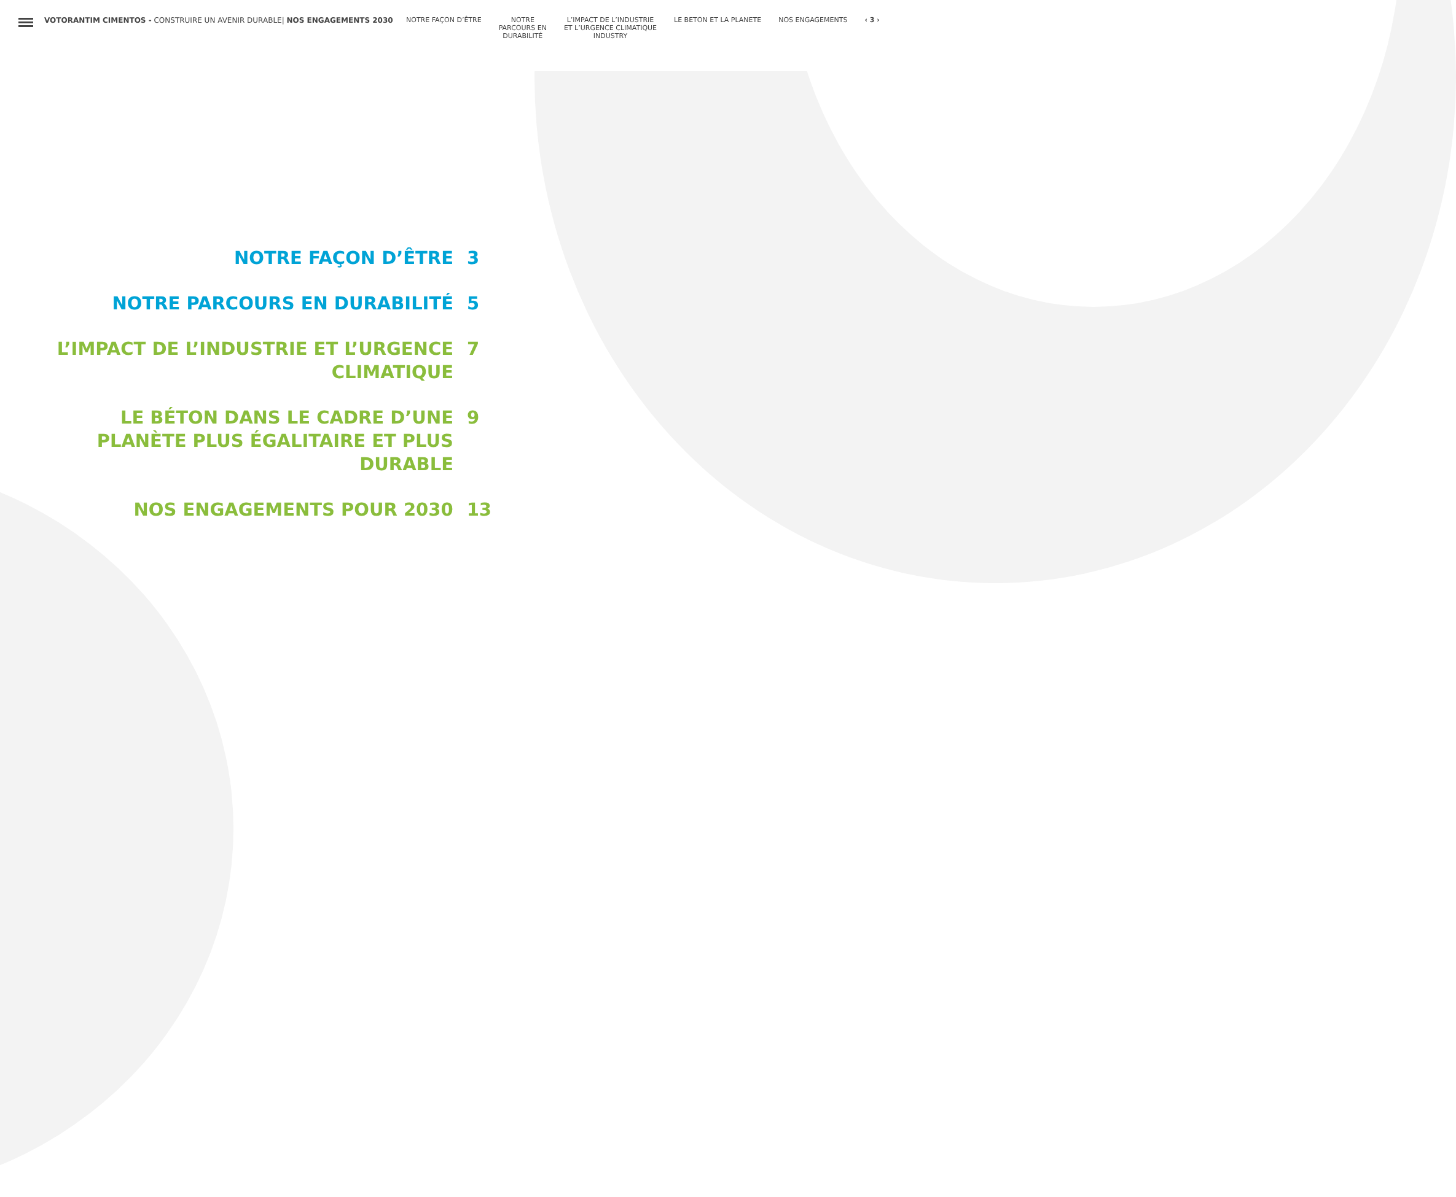VOTORANTIM CIMENTOS - CONSTRUIRE UN AVENIR DURABLE| NOS ENGAGEMENTS 2030 NOTRE FAÇON D’ÊTRE NOTRE
PARCOURS EN
DURABILITÉ
L’IMPACT DE L’INDUSTRIE
ET L’URGENCE CLIMATIQUE
INDUSTRY
LE BETON ET LA PLANETE NOS ENGAGEMENTS ‹ 3 ›
NOTRE FAÇON D’ÊTRE 3
NOTRE PARCOURS EN DURABILITÉ 5
L’IMPACT DE L’INDUSTRIE ET L’URGENCE
CLIMATIQUE
7
LE BÉTON DANS LE CADRE D’UNE
PLANÈTE PLUS ÉGALITAIRE ET PLUS
DURABLE
9
NOS ENGAGEMENTS POUR 2030 13